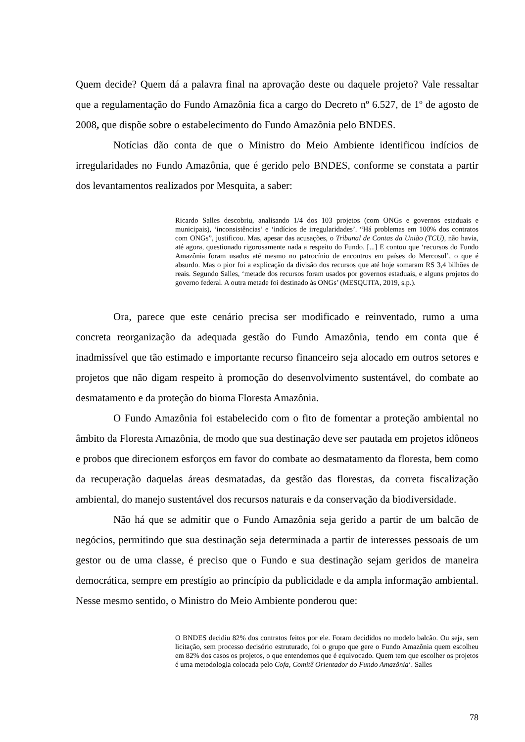Quem decide? Quem dá a palavra final na aprovação deste ou daquele projeto? Vale ressaltar que a regulamentação do Fundo Amazônia fica a cargo do Decreto nº 6.527, de 1º de agosto de 2008, que dispõe sobre o estabelecimento do Fundo Amazônia pelo BNDES.
Notícias dão conta de que o Ministro do Meio Ambiente identificou indícios de irregularidades no Fundo Amazônia, que é gerido pelo BNDES, conforme se constata a partir dos levantamentos realizados por Mesquita, a saber:
Ricardo Salles descobriu, analisando 1/4 dos 103 projetos (com ONGs e governos estaduais e municipais), ‘inconsistências’ e ‘indícios de irregularidades’. “Há problemas em 100% dos contratos com ONGs”, justificou. Mas, apesar das acusações, o Tribunal de Contas da União (TCU), não havia, até agora, questionado rigorosamente nada a respeito do Fundo. [...] E contou que ‘recursos do Fundo Amazônia foram usados até mesmo no patrocínio de encontros em países do Mercosul’, o que é absurdo. Mas o pior foi a explicação da divisão dos recursos que até hoje somaram RS 3,4 bilhões de reais. Segundo Salles, ‘metade dos recursos foram usados por governos estaduais, e alguns projetos do governo federal. A outra metade foi destinado às ONGs’ (MESQUITA, 2019, s.p.).
Ora, parece que este cenário precisa ser modificado e reinventado, rumo a uma concreta reorganização da adequada gestão do Fundo Amazônia, tendo em conta que é inadmissível que tão estimado e importante recurso financeiro seja alocado em outros setores e projetos que não digam respeito à promoção do desenvolvimento sustentável, do combate ao desmatamento e da proteção do bioma Floresta Amazônia.
O Fundo Amazônia foi estabelecido com o fito de fomentar a proteção ambiental no âmbito da Floresta Amazônia, de modo que sua destinação deve ser pautada em projetos idôneos e probos que direcionem esforços em favor do combate ao desmatamento da floresta, bem como da recuperação daquelas áreas desmatadas, da gestão das florestas, da correta fiscalização ambiental, do manejo sustentável dos recursos naturais e da conservação da biodiversidade.
Não há que se admitir que o Fundo Amazônia seja gerido a partir de um balcão de negócios, permitindo que sua destinação seja determinada a partir de interesses pessoais de um gestor ou de uma classe, é preciso que o Fundo e sua destinação sejam geridos de maneira democrática, sempre em prestígio ao princípio da publicidade e da ampla informação ambiental. Nesse mesmo sentido, o Ministro do Meio Ambiente ponderou que:
O BNDES decidiu 82% dos contratos feitos por ele. Foram decididos no modelo balcão. Ou seja, sem licitação, sem processo decisório estruturado, foi o grupo que gere o Fundo Amazônia quem escolheu em 82% dos casos os projetos, o que entendemos que é equivocado. Quem tem que escolher os projetos é uma metodologia colocada pelo Cofa, Comitê Orientador do Fundo Amazônia‘. Salles
78